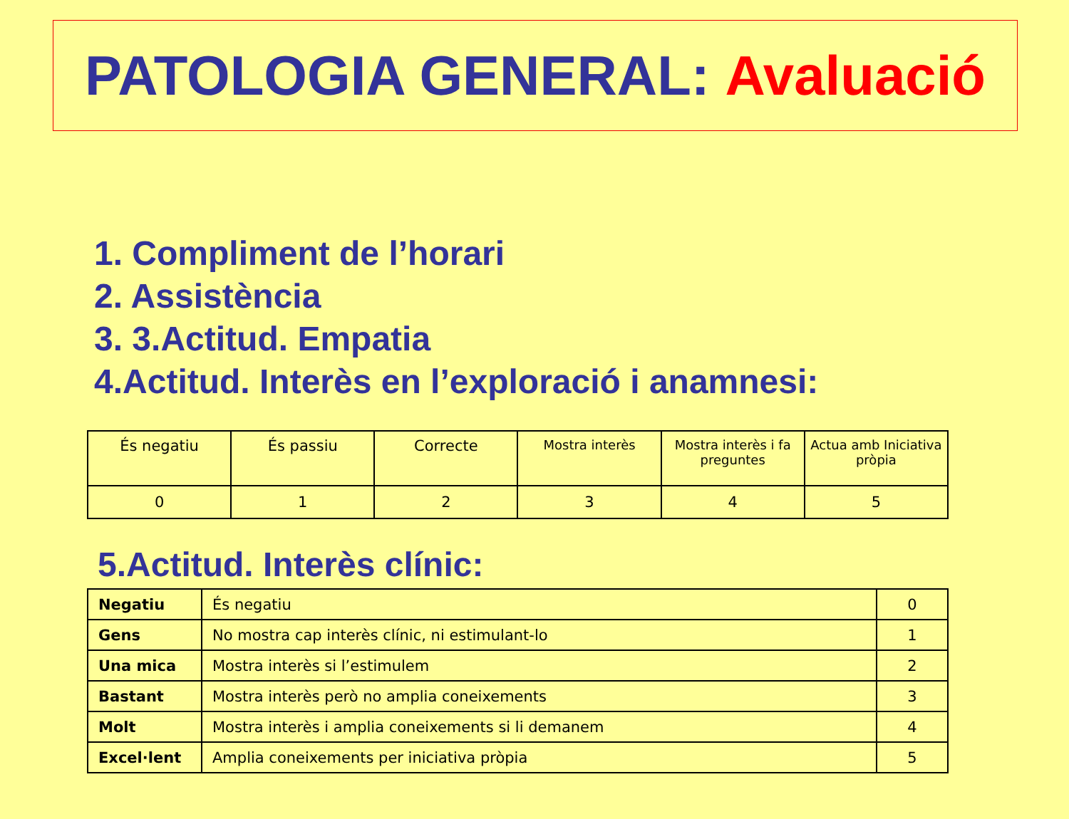PATOLOGIA GENERAL: Avaluació
1. Compliment de l’horari
2. Assistència
3. 3.Actitud. Empatia
4.Actitud. Interès en l’exploració i anamnesi:
| És negatiu | És passiu | Correcte | Mostra interès | Mostra interès i fa preguntes | Actua amb Iniciativa pròpia |
| 0 | 1 | 2 | 3 | 4 | 5 |
5.Actitud. Interès clínic:
| Negatiu | És negatiu | 0 |
| Gens | No mostra cap interès clínic, ni estimulant-lo | 1 |
| Una mica | Mostra interès si l’estimulem | 2 |
| Bastant | Mostra interès però no amplia coneixements | 3 |
| Molt | Mostra interès i amplia coneixements si li demanem | 4 |
| Excel·lent | Amplia coneixements per iniciativa pròpia | 5 |